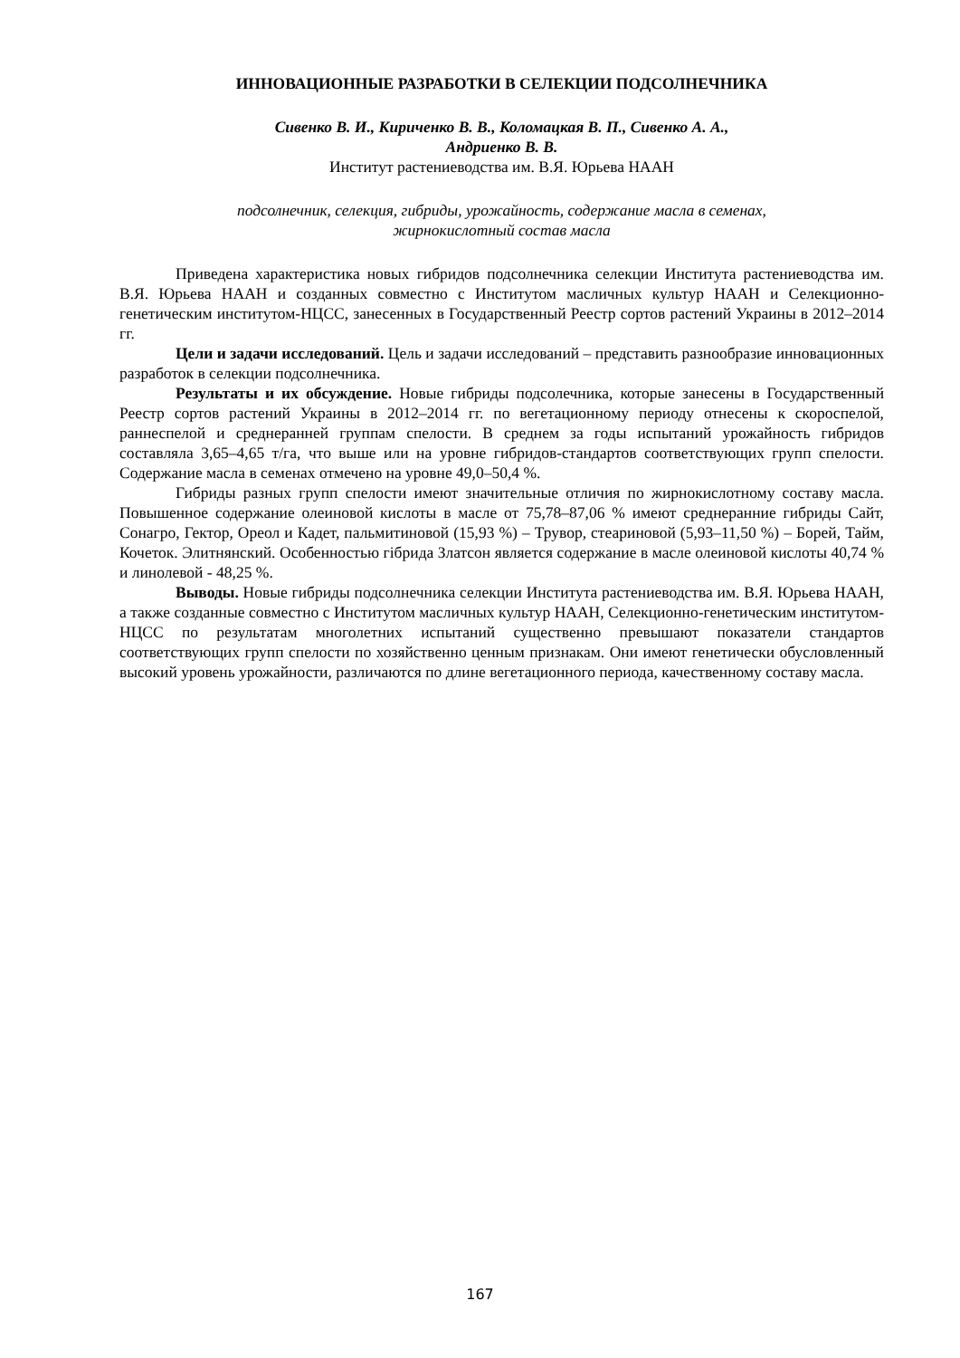ИННОВАЦИОННЫЕ РАЗРАБОТКИ В СЕЛЕКЦИИ ПОДСОЛНЕЧНИКА
Сивенко В. И., Кириченко В. В., Коломацкая В. П., Сивенко А. А.,
Андриенко В. В.
Институт растениеводства им. В.Я. Юрьева НААН
подсолнечник, селекция, гибриды, урожайность, содержание масла в семенах,
жирнокислотный состав масла
Приведена характеристика новых гибридов подсолнечника селекции Института растениеводства им. В.Я. Юрьева НААН и созданных совместно с Институтом масличных культур НААН и Селекционно-генетическим институтом-НЦСС, занесенных в Государственный Реестр сортов растений Украины в 2012–2014 гг.
Цели и задачи исследований. Цель и задачи исследований – представить разнообразие инновационных разработок в селекции подсолнечника.
Результаты и их обсуждение. Новые гибриды подсолечника, которые занесены в Государственный Реестр сортов растений Украины в 2012–2014 гг. по вегетационному периоду отнесены к скороспелой, раннеспелой и среднеранней группам спелости. В среднем за годы испытаний урожайность гибридов составляла 3,65–4,65 т/га, что выше или на уровне гибридов-стандартов соответствующих групп спелости. Содержание масла в семенах отмечено на уровне 49,0–50,4 %.
Гибриды разных групп спелости имеют значительные отличия по жирнокислотному составу масла. Повышенное содержание олеиновой кислоты в масле от 75,78–87,06 % имеют среднеранние гибриды Сайт, Сонагро, Гектор, Ореол и Кадет, пальмитиновой (15,93 %) – Трувор, стеариновой (5,93–11,50 %) – Борей, Тайм, Кочеток. Элитнянский. Особенностью гібрида Златсон является содержание в масле олеиновой кислоты 40,74 % и линолевой - 48,25 %.
Выводы. Новые гибриды подсолнечника селекции Института растениеводства им. В.Я. Юрьева НААН, а также созданные совместно с Институтом масличных культур НААН, Селекционно-генетическим институтом-НЦСС по результатам многолетних испытаний существенно превышают показатели стандартов соответствующих групп спелости по хозяйственно ценным признакам. Они имеют генетически обусловленный высокий уровень урожайности, различаются по длине вегетационного периода, качественному составу масла.
167